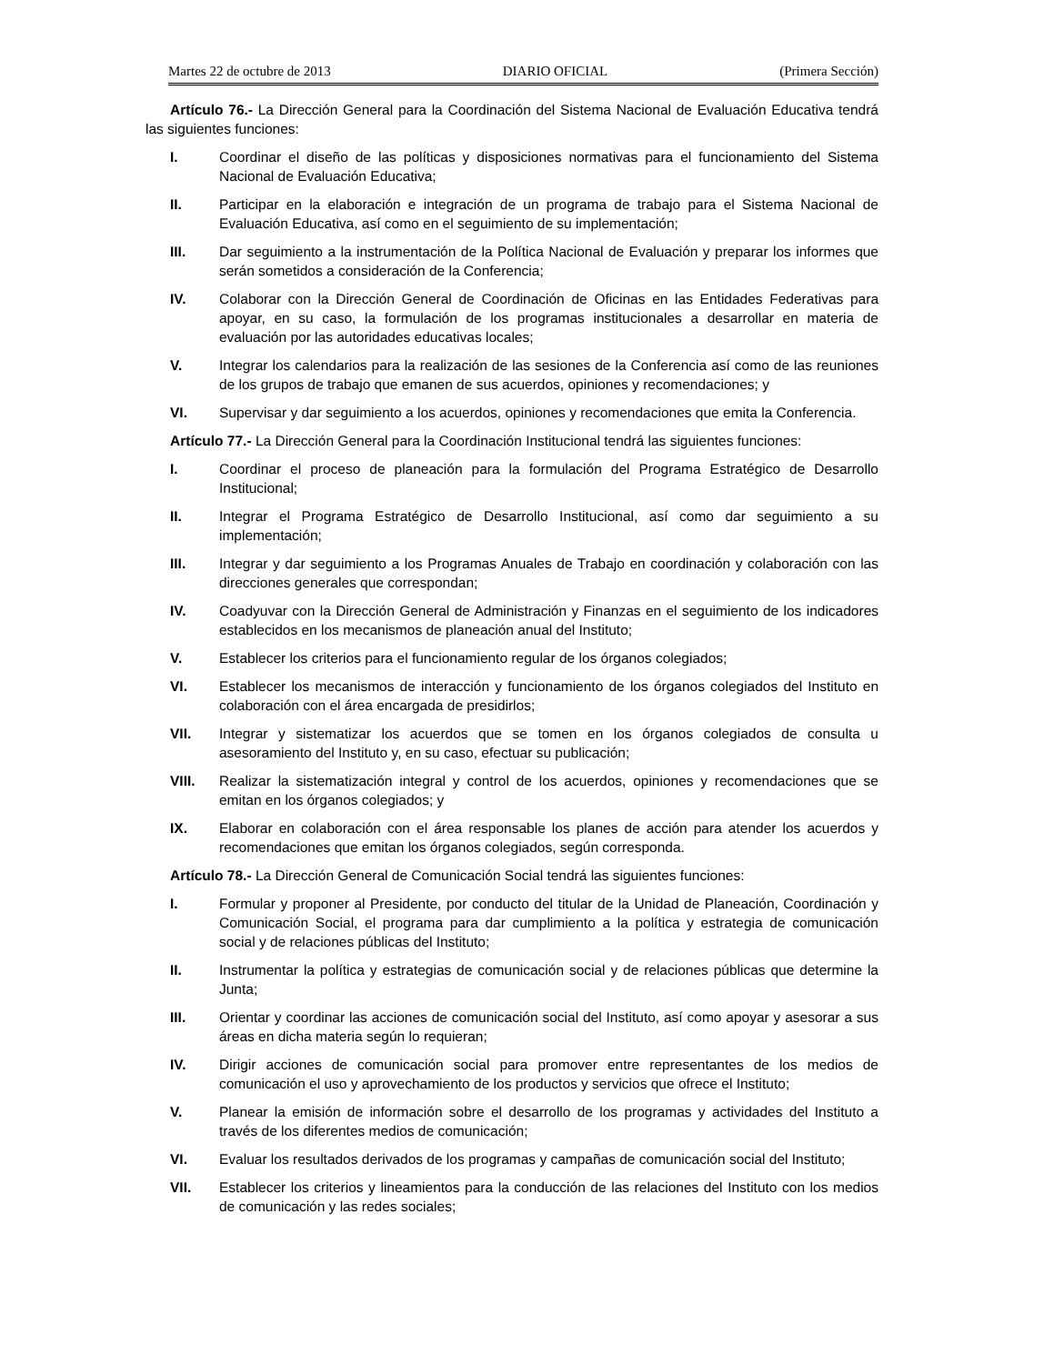Martes 22 de octubre de 2013 DIARIO OFICIAL (Primera Sección)
Artículo 76.- La Dirección General para la Coordinación del Sistema Nacional de Evaluación Educativa tendrá las siguientes funciones:
I. Coordinar el diseño de las políticas y disposiciones normativas para el funcionamiento del Sistema Nacional de Evaluación Educativa;
II. Participar en la elaboración e integración de un programa de trabajo para el Sistema Nacional de Evaluación Educativa, así como en el seguimiento de su implementación;
III. Dar seguimiento a la instrumentación de la Política Nacional de Evaluación y preparar los informes que serán sometidos a consideración de la Conferencia;
IV. Colaborar con la Dirección General de Coordinación de Oficinas en las Entidades Federativas para apoyar, en su caso, la formulación de los programas institucionales a desarrollar en materia de evaluación por las autoridades educativas locales;
V. Integrar los calendarios para la realización de las sesiones de la Conferencia así como de las reuniones de los grupos de trabajo que emanen de sus acuerdos, opiniones y recomendaciones; y
VI. Supervisar y dar seguimiento a los acuerdos, opiniones y recomendaciones que emita la Conferencia.
Artículo 77.- La Dirección General para la Coordinación Institucional tendrá las siguientes funciones:
I. Coordinar el proceso de planeación para la formulación del Programa Estratégico de Desarrollo Institucional;
II. Integrar el Programa Estratégico de Desarrollo Institucional, así como dar seguimiento a su implementación;
III. Integrar y dar seguimiento a los Programas Anuales de Trabajo en coordinación y colaboración con las direcciones generales que correspondan;
IV. Coadyuvar con la Dirección General de Administración y Finanzas en el seguimiento de los indicadores establecidos en los mecanismos de planeación anual del Instituto;
V. Establecer los criterios para el funcionamiento regular de los órganos colegiados;
VI. Establecer los mecanismos de interacción y funcionamiento de los órganos colegiados del Instituto en colaboración con el área encargada de presidirlos;
VII. Integrar y sistematizar los acuerdos que se tomen en los órganos colegiados de consulta u asesoramiento del Instituto y, en su caso, efectuar su publicación;
VIII. Realizar la sistematización integral y control de los acuerdos, opiniones y recomendaciones que se emitan en los órganos colegiados; y
IX. Elaborar en colaboración con el área responsable los planes de acción para atender los acuerdos y recomendaciones que emitan los órganos colegiados, según corresponda.
Artículo 78.- La Dirección General de Comunicación Social tendrá las siguientes funciones:
I. Formular y proponer al Presidente, por conducto del titular de la Unidad de Planeación, Coordinación y Comunicación Social, el programa para dar cumplimiento a la política y estrategia de comunicación social y de relaciones públicas del Instituto;
II. Instrumentar la política y estrategias de comunicación social y de relaciones públicas que determine la Junta;
III. Orientar y coordinar las acciones de comunicación social del Instituto, así como apoyar y asesorar a sus áreas en dicha materia según lo requieran;
IV. Dirigir acciones de comunicación social para promover entre representantes de los medios de comunicación el uso y aprovechamiento de los productos y servicios que ofrece el Instituto;
V. Planear la emisión de información sobre el desarrollo de los programas y actividades del Instituto a través de los diferentes medios de comunicación;
VI. Evaluar los resultados derivados de los programas y campañas de comunicación social del Instituto;
VII. Establecer los criterios y lineamientos para la conducción de las relaciones del Instituto con los medios de comunicación y las redes sociales;